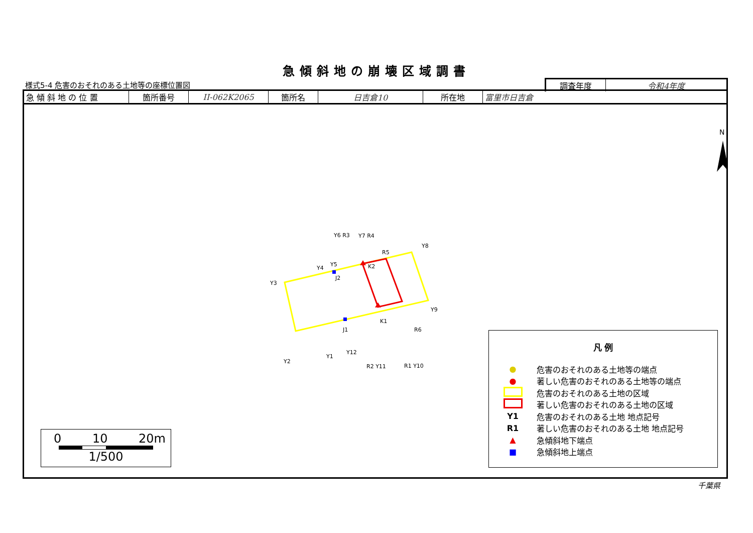急傾斜地の崩壊区域調書
様式5-4 危害のおそれのある土地等の座標位置図
| 調査年度 | 令和4年度 |
| 急 傾 斜 地 の 位 置 | 箇所番号 | II-062K2065 | 箇所名 | 日吉倉10 | 所在地 | 富里市日吉倉 |
Y3
Y4
Y5
J2
Y6 R3
Y7 R4
R5
Y8
K2
Y9
K1
R6
J1
Y12
Y1
Y2
R2 Y11
R1 Y10
N
0 10 20m
1/500
凡 例
● 危害のおそれのある土地等の端点
● 著しい危害のおそれのある土地等の端点
危害のおそれのある土地の区域
著しい危害のおそれのある土地の区域
Y1 危害のおそれのある土地 地点記号
R1 著しい危害のおそれのある土地 地点記号
▲ 急傾斜地下端点
■ 急傾斜地上端点
千葉県